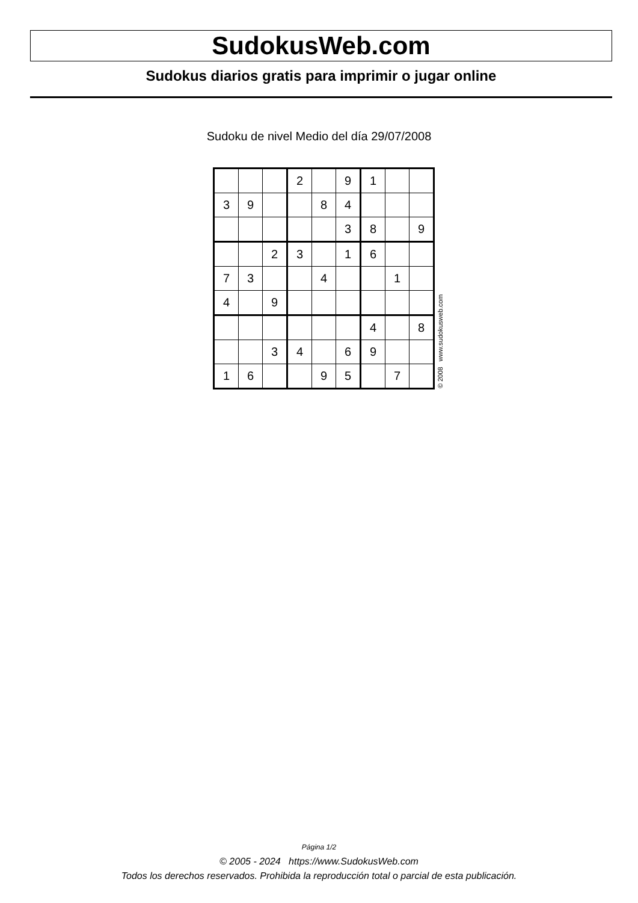SudokusWeb.com
Sudokus diarios gratis para imprimir o jugar online
Sudoku de nivel Medio del día 29/07/2008
| | | | 2 | | 9 | 1 | | |
| 3 | 9 | | | 8 | 4 | | | |
| | | | | | 3 | 8 | | 9 |
| | | 2 | 3 | | 1 | 6 | | |
| 7 | 3 | | | 4 | | | 1 | |
| 4 | | 9 | | | | | | |
| | | | | | | 4 | | 8 |
| | | 3 | 4 | | 6 | 9 | | |
| 1 | 6 | | | 9 | 5 | | 7 | |
© 2008 www.sudokusweb.com
Página 1/2
© 2005 - 2024 https://www.SudokusWeb.com
Todos los derechos reservados. Prohibida la reproducción total o parcial de esta publicación.